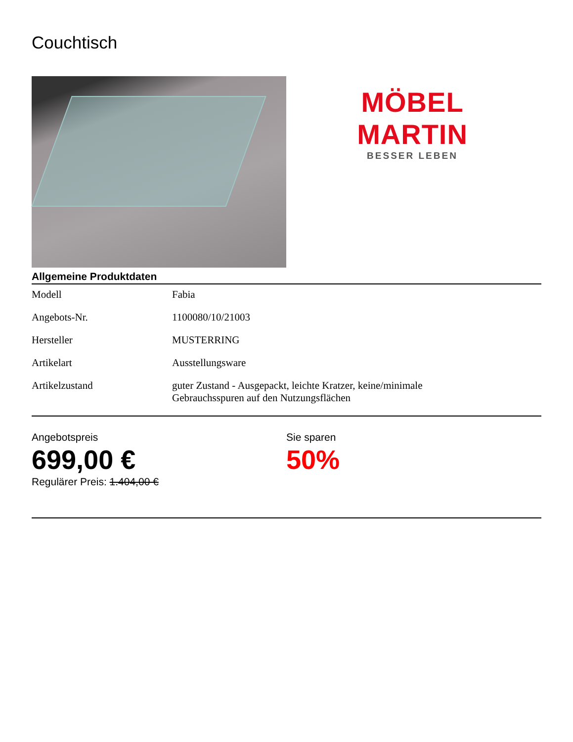Couchtisch
MÖBEL MARTIN
BESSER LEBEN
Allgemeine Produktdaten
| Modell | Fabia |
| Angebots-Nr. | 1100080/10/21003 |
| Hersteller | MUSTERRING |
| Artikelart | Ausstellungsware |
| Artikelzustand | guter Zustand - Ausgepackt, leichte Kratzer, keine/minimale Gebrauchsspuren auf den Nutzungsflächen |
Angebotspreis
699,00 €
Regulärer Preis: 1.404,00 €
Sie sparen
50%